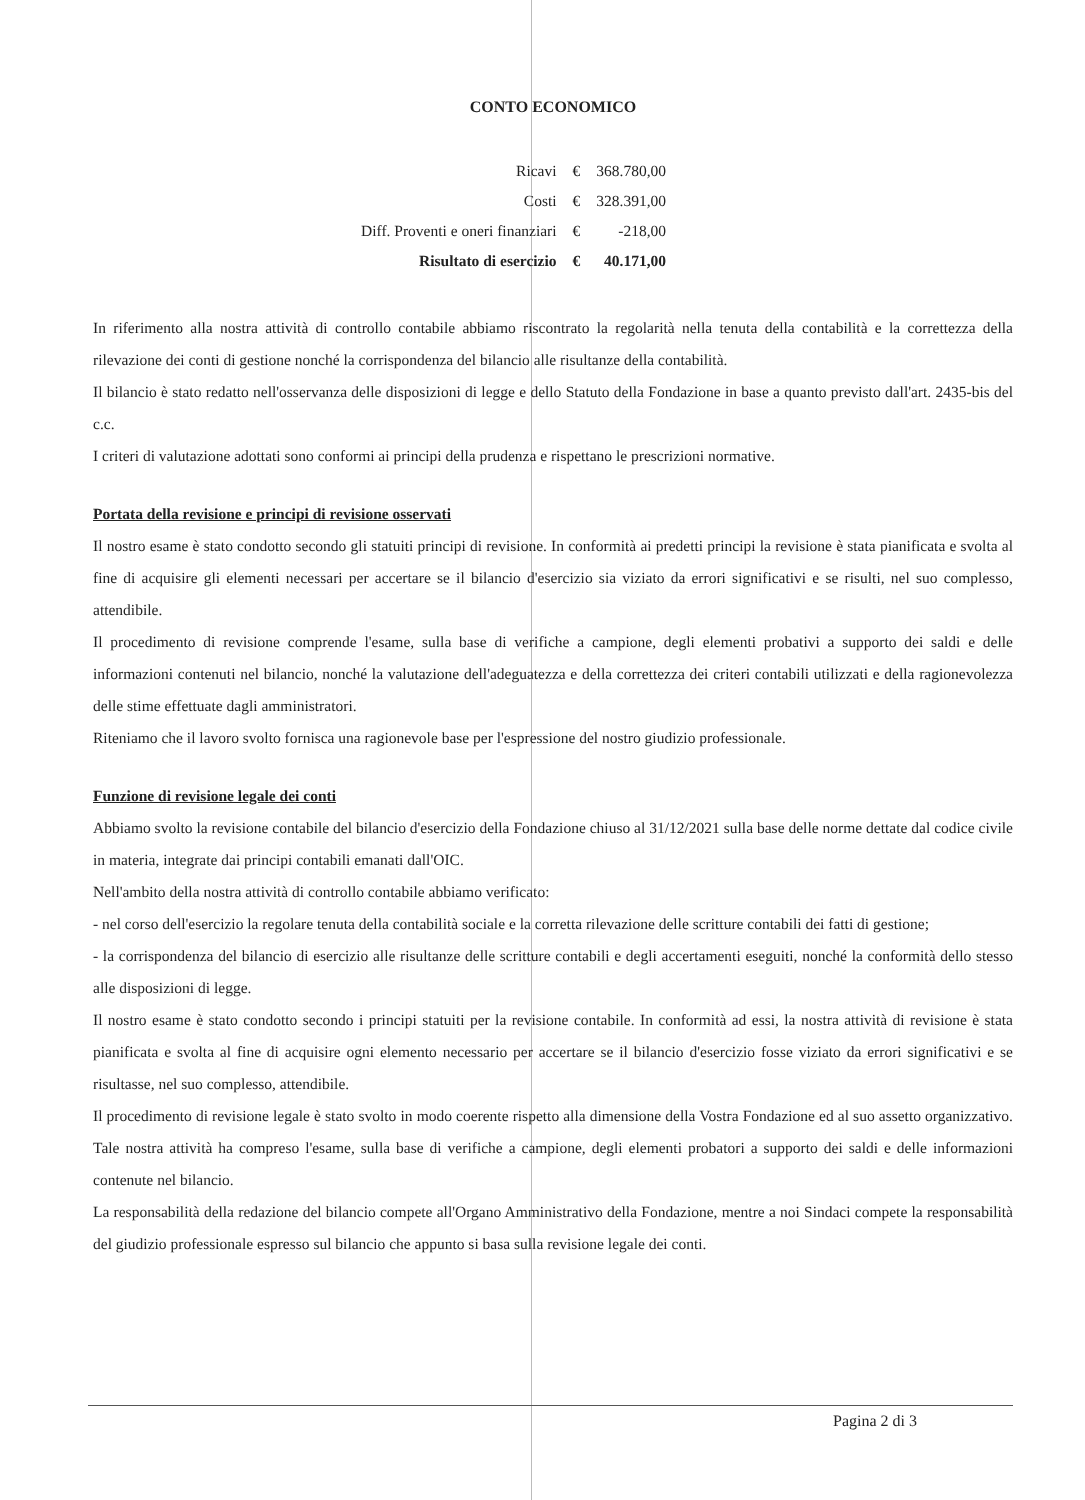CONTO ECONOMICO
| Ricavi | € | 368.780,00 |
| Costi | € | 328.391,00 |
| Diff. Proventi e oneri finanziari | € | -218,00 |
| Risultato di esercizio | € | 40.171,00 |
In riferimento alla nostra attività di controllo contabile abbiamo riscontrato la regolarità nella tenuta della contabilità e la correttezza della rilevazione dei conti di gestione nonché la corrispondenza del bilancio alle risultanze della contabilità.
Il bilancio è stato redatto nell'osservanza delle disposizioni di legge e dello Statuto della Fondazione in base a quanto previsto dall'art. 2435-bis del c.c.
I criteri di valutazione adottati sono conformi ai principi della prudenza e rispettano le prescrizioni normative.
Portata della revisione e principi di revisione osservati
Il nostro esame è stato condotto secondo gli statuiti principi di revisione. In conformità ai predetti principi la revisione è stata pianificata e svolta al fine di acquisire gli elementi necessari per accertare se il bilancio d'esercizio sia viziato da errori significativi e se risulti, nel suo complesso, attendibile.
Il procedimento di revisione comprende l'esame, sulla base di verifiche a campione, degli elementi probativi a supporto dei saldi e delle informazioni contenuti nel bilancio, nonché la valutazione dell'adeguatezza e della correttezza dei criteri contabili utilizzati e della ragionevolezza delle stime effettuate dagli amministratori.
Riteniamo che il lavoro svolto fornisca una ragionevole base per l'espressione del nostro giudizio professionale.
Funzione di revisione legale dei conti
Abbiamo svolto la revisione contabile del bilancio d'esercizio della Fondazione chiuso al 31/12/2021 sulla base delle norme dettate dal codice civile in materia, integrate dai principi contabili emanati dall'OIC.
Nell'ambito della nostra attività di controllo contabile abbiamo verificato:
- nel corso dell'esercizio la regolare tenuta della contabilità sociale e la corretta rilevazione delle scritture contabili dei fatti di gestione;
- la corrispondenza del bilancio di esercizio alle risultanze delle scritture contabili e degli accertamenti eseguiti, nonché la conformità dello stesso alle disposizioni di legge.
Il nostro esame è stato condotto secondo i principi statuiti per la revisione contabile. In conformità ad essi, la nostra attività di revisione è stata pianificata e svolta al fine di acquisire ogni elemento necessario per accertare se il bilancio d'esercizio fosse viziato da errori significativi e se risultasse, nel suo complesso, attendibile.
Il procedimento di revisione legale è stato svolto in modo coerente rispetto alla dimensione della Vostra Fondazione ed al suo assetto organizzativo. Tale nostra attività ha compreso l'esame, sulla base di verifiche a campione, degli elementi probatori a supporto dei saldi e delle informazioni contenute nel bilancio.
La responsabilità della redazione del bilancio compete all'Organo Amministrativo della Fondazione, mentre a noi Sindaci compete la responsabilità del giudizio professionale espresso sul bilancio che appunto si basa sulla revisione legale dei conti.
Pagina 2 di 3